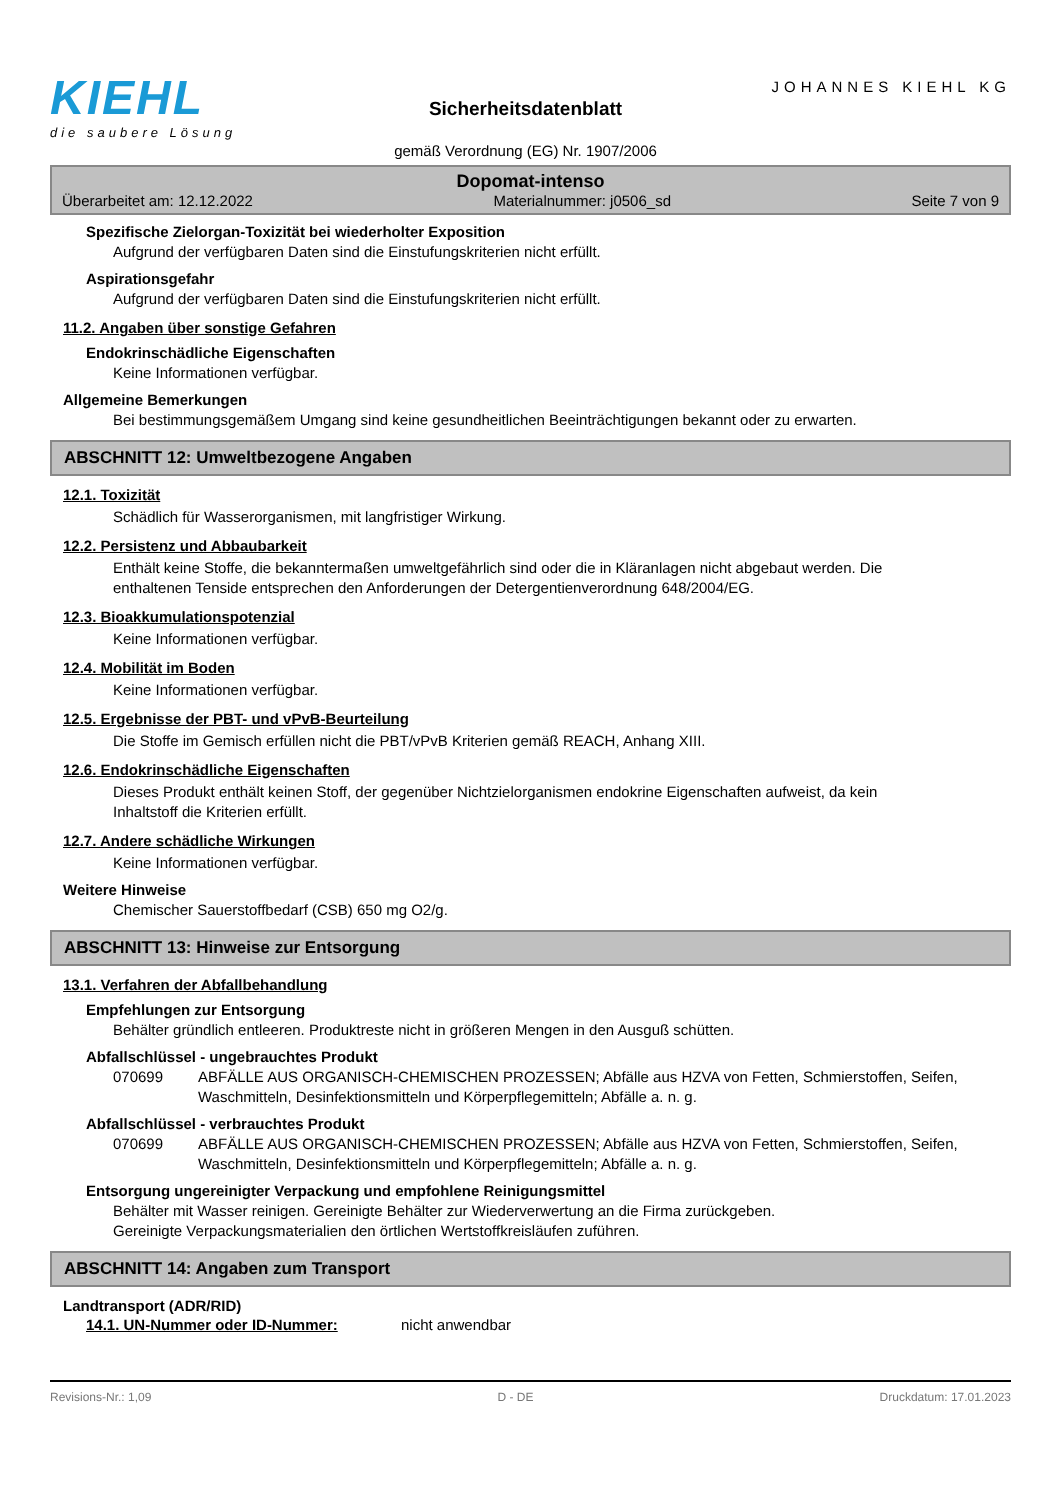KIEHL
die saubere Lösung
Sicherheitsdatenblatt
gemäß Verordnung (EG) Nr. 1907/2006
JOHANNES KIEHL KG
Dopomat-intenso
Überarbeitet am: 12.12.2022 Materialnummer: j0506_sd Seite 7 von 9
Spezifische Zielorgan-Toxizität bei wiederholter Exposition
Aufgrund der verfügbaren Daten sind die Einstufungskriterien nicht erfüllt.
Aspirationsgefahr
Aufgrund der verfügbaren Daten sind die Einstufungskriterien nicht erfüllt.
11.2. Angaben über sonstige Gefahren
Endokrinschädliche Eigenschaften
Keine Informationen verfügbar.
Allgemeine Bemerkungen
Bei bestimmungsgemäßem Umgang sind keine gesundheitlichen Beeinträchtigungen bekannt oder zu erwarten.
ABSCHNITT 12: Umweltbezogene Angaben
12.1. Toxizität
Schädlich für Wasserorganismen, mit langfristiger Wirkung.
12.2. Persistenz und Abbaubarkeit
Enthält keine Stoffe, die bekanntermaßen umweltgefährlich sind oder die in Kläranlagen nicht abgebaut werden. Die enthaltenen Tenside entsprechen den Anforderungen der Detergentienverordnung 648/2004/EG.
12.3. Bioakkumulationspotenzial
Keine Informationen verfügbar.
12.4. Mobilität im Boden
Keine Informationen verfügbar.
12.5. Ergebnisse der PBT- und vPvB-Beurteilung
Die Stoffe im Gemisch erfüllen nicht die PBT/vPvB Kriterien gemäß REACH, Anhang XIII.
12.6. Endokrinschädliche Eigenschaften
Dieses Produkt enthält keinen Stoff, der gegenüber Nichtzielorganismen endokrine Eigenschaften aufweist, da kein Inhaltstoff die Kriterien erfüllt.
12.7. Andere schädliche Wirkungen
Keine Informationen verfügbar.
Weitere Hinweise
Chemischer Sauerstoffbedarf (CSB) 650 mg O2/g.
ABSCHNITT 13: Hinweise zur Entsorgung
13.1. Verfahren der Abfallbehandlung
Empfehlungen zur Entsorgung
Behälter gründlich entleeren. Produktreste nicht in größeren Mengen in den Ausguß schütten.
Abfallschlüssel - ungebrauchtes Produkt
070699 ABFÄLLE AUS ORGANISCH-CHEMISCHEN PROZESSEN; Abfälle aus HZVA von Fetten, Schmierstoffen, Seifen, Waschmitteln, Desinfektionsmitteln und Körperpflegemitteln; Abfälle a. n. g.
Abfallschlüssel - verbrauchtes Produkt
070699 ABFÄLLE AUS ORGANISCH-CHEMISCHEN PROZESSEN; Abfälle aus HZVA von Fetten, Schmierstoffen, Seifen, Waschmitteln, Desinfektionsmitteln und Körperpflegemitteln; Abfälle a. n. g.
Entsorgung ungereinigter Verpackung und empfohlene Reinigungsmittel
Behälter mit Wasser reinigen. Gereinigte Behälter zur Wiederverwertung an die Firma zurückgeben.
Gereinigte Verpackungsmaterialien den örtlichen Wertstoffkreisläufen zuführen.
ABSCHNITT 14: Angaben zum Transport
Landtransport (ADR/RID)
14.1. UN-Nummer oder ID-Nummer: nicht anwendbar
Revisions-Nr.: 1,09 D - DE Druckdatum: 17.01.2023